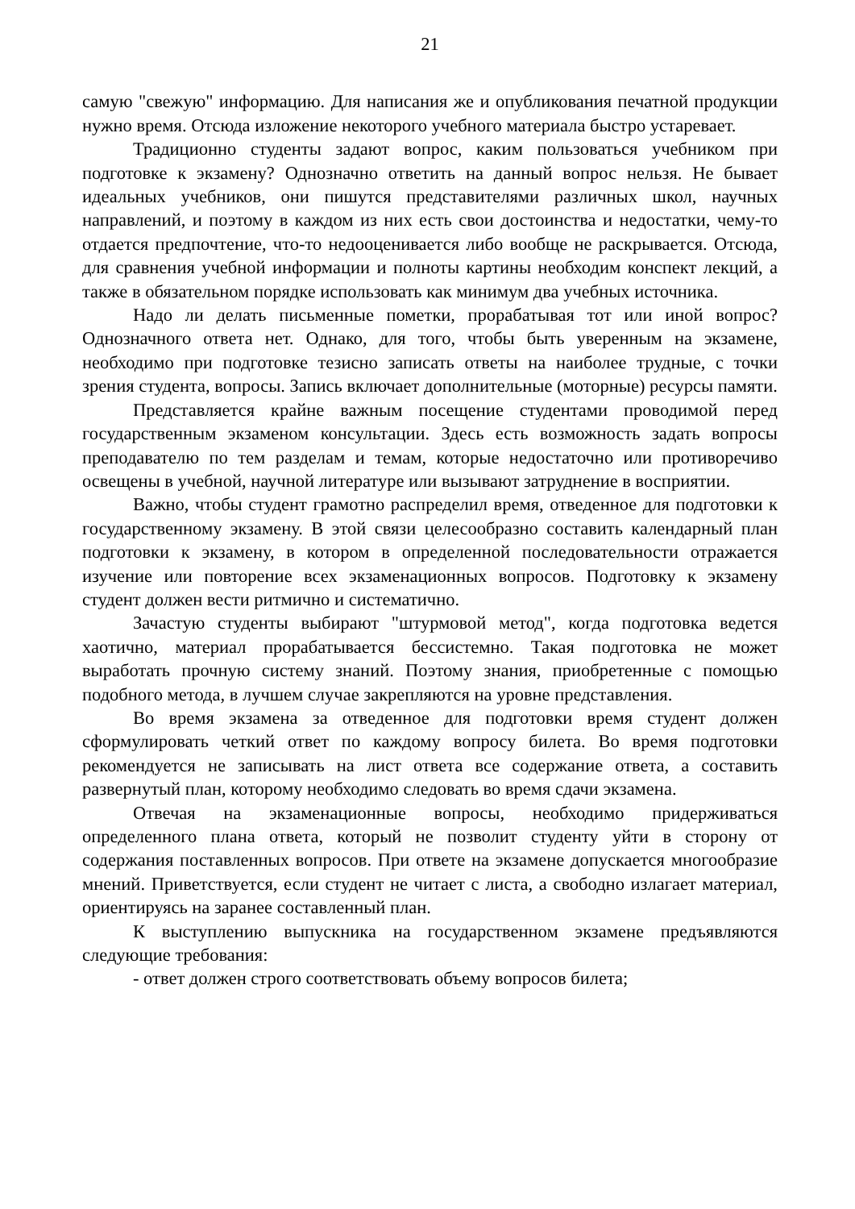21
самую "свежую" информацию. Для написания же и опубликования печатной продукции нужно время. Отсюда изложение некоторого учебного материала быстро устаревает.
Традиционно студенты задают вопрос, каким пользоваться учебником при подготовке к экзамену? Однозначно ответить на данный вопрос нельзя. Не бывает идеальных учебников, они пишутся представителями различных школ, научных направлений, и поэтому в каждом из них есть свои достоинства и недостатки, чему-то отдается предпочтение, что-то недооценивается либо вообще не раскрывается. Отсюда, для сравнения учебной информации и полноты картины необходим конспект лекций, а также в обязательном порядке использовать как минимум два учебных источника.
Надо ли делать письменные пометки, прорабатывая тот или иной вопрос? Однозначного ответа нет. Однако, для того, чтобы быть уверенным на экзамене, необходимо при подготовке тезисно записать ответы на наиболее трудные, с точки зрения студента, вопросы. Запись включает дополнительные (моторные) ресурсы памяти.
Представляется крайне важным посещение студентами проводимой перед государственным экзаменом консультации. Здесь есть возможность задать вопросы преподавателю по тем разделам и темам, которые недостаточно или противоречиво освещены в учебной, научной литературе или вызывают затруднение в восприятии.
Важно, чтобы студент грамотно распределил время, отведенное для подготовки к государственному экзамену. В этой связи целесообразно составить календарный план подготовки к экзамену, в котором в определенной последовательности отражается изучение или повторение всех экзаменационных вопросов. Подготовку к экзамену студент должен вести ритмично и систематично.
Зачастую студенты выбирают "штурмовой метод", когда подготовка ведется хаотично, материал прорабатывается бессистемно. Такая подготовка не может выработать прочную систему знаний. Поэтому знания, приобретенные с помощью подобного метода, в лучшем случае закрепляются на уровне представления.
Во время экзамена за отведенное для подготовки время студент должен сформулировать четкий ответ по каждому вопросу билета. Во время подготовки рекомендуется не записывать на лист ответа все содержание ответа, а составить развернутый план, которому необходимо следовать во время сдачи экзамена.
Отвечая на экзаменационные вопросы, необходимо придерживаться определенного плана ответа, который не позволит студенту уйти в сторону от содержания поставленных вопросов. При ответе на экзамене допускается многообразие мнений. Приветствуется, если студент не читает с листа, а свободно излагает материал, ориентируясь на заранее составленный план.
К выступлению выпускника на государственном экзамене предъявляются следующие требования:
- ответ должен строго соответствовать объему вопросов билета;